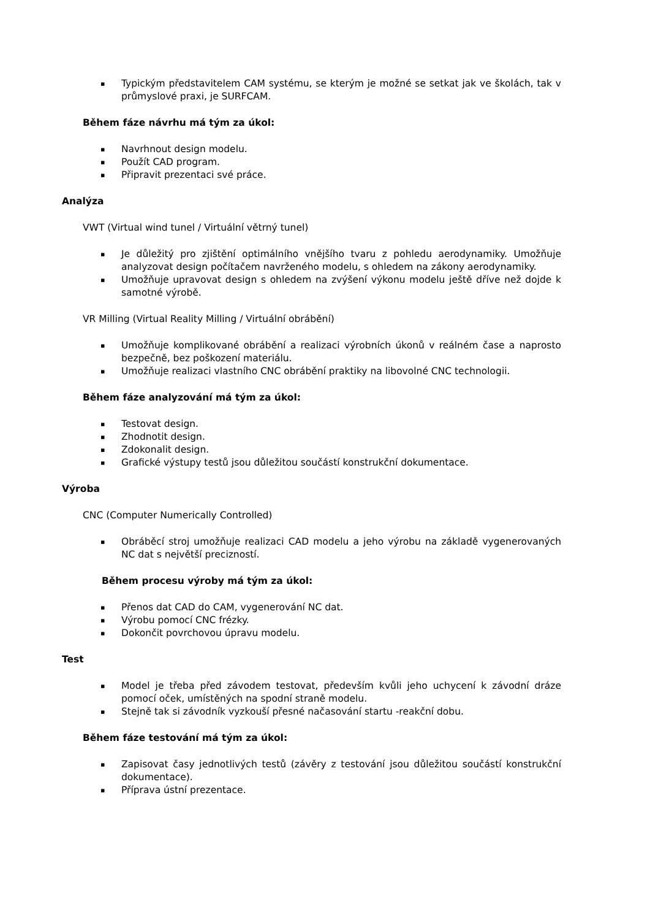▪ Typickým představitelem CAM systému, se kterým je možné se setkat jak ve školách, tak v průmyslové praxi, je SURFCAM.
Během fáze návrhu má tým za úkol:
▪ Navrhnout design modelu.
▪ Použít CAD program.
▪ Připravit prezentaci své práce.
Analýza
VWT (Virtual wind tunel / Virtuální větrný tunel)
▪ Je důležitý pro zjištění optimálního vnějšího tvaru z pohledu aerodynamiky. Umožňuje analyzovat design počítačem navrženého modelu, s ohledem na zákony aerodynamiky.
▪ Umožňuje upravovat design s ohledem na zvýšení výkonu modelu ještě dříve než dojde k samotné výrobě.
VR Milling (Virtual Reality Milling / Virtuální obrábění)
▪ Umožňuje komplikované obrábění a realizaci výrobních úkonů v reálném čase a naprosto bezpečně, bez poškození materiálu.
▪ Umožňuje realizaci vlastního CNC obrábění praktiky na libovolné CNC technologii.
Během fáze analyzování má tým za úkol:
▪ Testovat design.
▪ Zhodnotit design.
▪ Zdokonalit design.
▪ Grafické výstupy testů jsou důležitou součástí konstrukční dokumentace.
Výroba
CNC (Computer Numerically Controlled)
▪ Obráběcí stroj umožňuje realizaci CAD modelu a jeho výrobu na základě vygenerovaných NC dat s největší precizností.
Během procesu výroby má tým za úkol:
▪ Přenos dat CAD do CAM, vygenerování NC dat.
▪ Výrobu pomocí CNC frézky.
▪ Dokončit povrchovou úpravu modelu.
Test
▪ Model je třeba před závodem testovat, především kvůli jeho uchycení k závodní dráze pomocí oček, umístěných na spodní straně modelu.
▪ Stejně tak si závodník vyzkouší přesné načasování startu -reakční dobu.
Během fáze testování má tým za úkol:
▪ Zapisovat časy jednotlivých testů (závěry z testování jsou důležitou součástí konstrukční dokumentace).
▪ Příprava ústní prezentace.